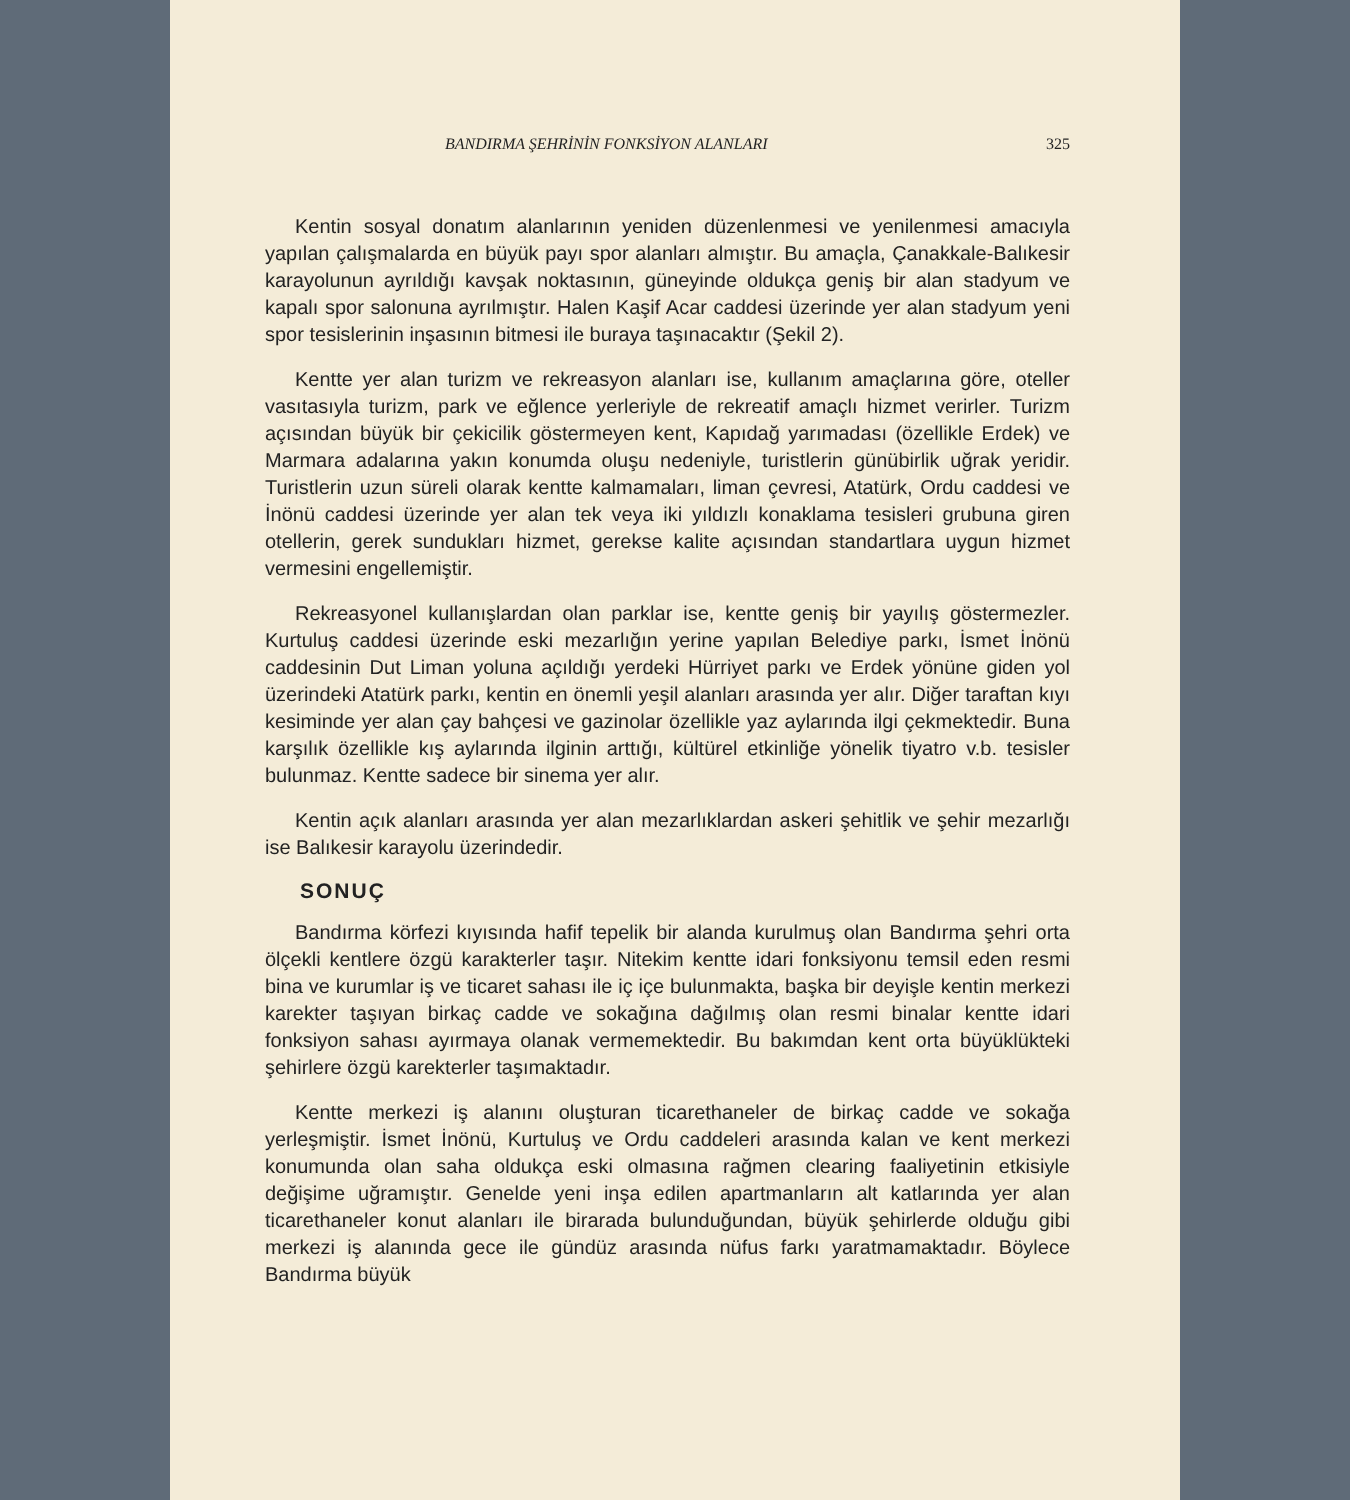BANDIRMA ŞEHRİNİN FONKSİYON ALANLARI 325
Kentin sosyal donatım alanlarının yeniden düzenlenmesi ve yenilenmesi amacıyla yapılan çalışmalarda en büyük payı spor alanları almıştır. Bu amaçla, Çanakkale-Balıkesir karayolunun ayrıldığı kavşak noktasının, güneyinde oldukça geniş bir alan stadyum ve kapalı spor salonuna ayrılmıştır. Halen Kaşif Acar caddesi üzerinde yer alan stadyum yeni spor tesislerinin inşasının bitmesi ile buraya taşınacaktır (Şekil 2).
Kentte yer alan turizm ve rekreasyon alanları ise, kullanım amaçlarına göre, oteller vasıtasıyla turizm, park ve eğlence yerleriyle de rekreatif amaçlı hizmet verirler. Turizm açısından büyük bir çekicilik göstermeyen kent, Kapıdağ yarımadası (özellikle Erdek) ve Marmara adalarına yakın konumda oluşu nedeniyle, turistlerin günübirlik uğrak yeridir. Turistlerin uzun süreli olarak kentte kalmamaları, liman çevresi, Atatürk, Ordu caddesi ve İnönü caddesi üzerinde yer alan tek veya iki yıldızlı konaklama tesisleri grubuna giren otellerin, gerek sundukları hizmet, gerekse kalite açısından standartlara uygun hizmet vermesini engellemiştir.
Rekreasyonel kullanışlardan olan parklar ise, kentte geniş bir yayılış göstermezler. Kurtuluş caddesi üzerinde eski mezarlığın yerine yapılan Belediye parkı, İsmet İnönü caddesinin Dut Liman yoluna açıldığı yerdeki Hürriyet parkı ve Erdek yönüne giden yol üzerindeki Atatürk parkı, kentin en önemli yeşil alanları arasında yer alır. Diğer taraftan kıyı kesiminde yer alan çay bahçesi ve gazinolar özellikle yaz aylarında ilgi çekmektedir. Buna karşılık özellikle kış aylarında ilginin arttığı, kültürel etkinliğe yönelik tiyatro v.b. tesisler bulunmaz. Kentte sadece bir sinema yer alır.
Kentin açık alanları arasında yer alan mezarlıklardan askeri şehitlik ve şehir mezarlığı ise Balıkesir karayolu üzerindedir.
SONUÇ
Bandırma körfezi kıyısında hafif tepelik bir alanda kurulmuş olan Bandırma şehri orta ölçekli kentlere özgü karakterler taşır. Nitekim kentte idari fonksiyonu temsil eden resmi bina ve kurumlar iş ve ticaret sahası ile iç içe bulunmakta, başka bir deyişle kentin merkezi karekter taşıyan birkaç cadde ve sokağına dağılmış olan resmi binalar kentte idari fonksiyon sahası ayırmaya olanak vermemektedir. Bu bakımdan kent orta büyüklükteki şehirlere özgü karekterler taşımaktadır.
Kentte merkezi iş alanını oluşturan ticarethaneler de birkaç cadde ve sokağa yerleşmiştir. İsmet İnönü, Kurtuluş ve Ordu caddeleri arasında kalan ve kent merkezi konumunda olan saha oldukça eski olmasına rağmen clearing faaliyetinin etkisiyle değişime uğramıştır. Genelde yeni inşa edilen apartmanların alt katlarında yer alan ticarethaneler konut alanları ile birarada bulunduğundan, büyük şehirlerde olduğu gibi merkezi iş alanında gece ile gündüz arasında nüfus farkı yaratmamaktadır. Böylece Bandırma büyük